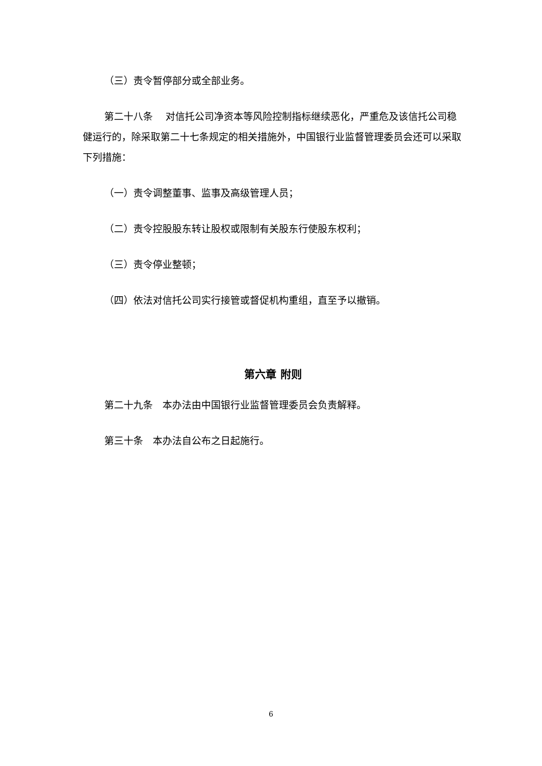（三）责令暂停部分或全部业务。
第二十八条　 对信托公司净资本等风险控制指标继续恶化，严重危及该信托公司稳健运行的，除采取第二十七条规定的相关措施外，中国银行业监督管理委员会还可以采取下列措施：
（一）责令调整董事、监事及高级管理人员；
（二）责令控股股东转让股权或限制有关股东行使股东权利；
（三）责令停业整顿；
（四）依法对信托公司实行接管或督促机构重组，直至予以撤销。
第六章 附则
第二十九条　本办法由中国银行业监督管理委员会负责解释。
第三十条　本办法自公布之日起施行。
6